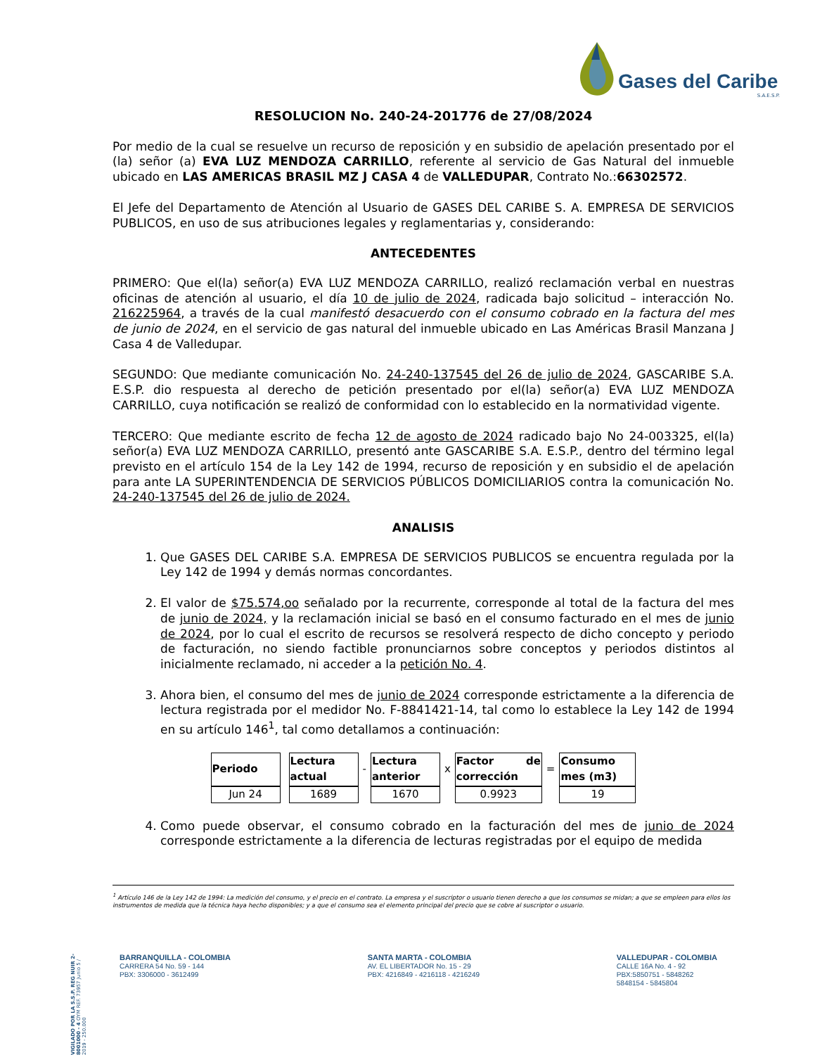Gases del Caribe
S.A.E.S.P.
RESOLUCION No. 240-24-201776 de 27/08/2024
Por medio de la cual se resuelve un recurso de reposición y en subsidio de apelación presentado por el (la) señor (a) EVA LUZ MENDOZA CARRILLO, referente al servicio de Gas Natural del inmueble ubicado en LAS AMERICAS BRASIL MZ J CASA 4 de VALLEDUPAR, Contrato No.:66302572.
El Jefe del Departamento de Atención al Usuario de GASES DEL CARIBE S. A. EMPRESA DE SERVICIOS PUBLICOS, en uso de sus atribuciones legales y reglamentarias y, considerando:
ANTECEDENTES
PRIMERO: Que el(la) señor(a) EVA LUZ MENDOZA CARRILLO, realizó reclamación verbal en nuestras oficinas de atención al usuario, el día 10 de julio de 2024, radicada bajo solicitud – interacción No. 216225964, a través de la cual manifestó desacuerdo con el consumo cobrado en la factura del mes de junio de 2024, en el servicio de gas natural del inmueble ubicado en Las Américas Brasil Manzana J Casa 4 de Valledupar.
SEGUNDO: Que mediante comunicación No. 24-240-137545 del 26 de julio de 2024, GASCARIBE S.A. E.S.P. dio respuesta al derecho de petición presentado por el(la) señor(a) EVA LUZ MENDOZA CARRILLO, cuya notificación se realizó de conformidad con lo establecido en la normatividad vigente.
TERCERO: Que mediante escrito de fecha 12 de agosto de 2024 radicado bajo No 24-003325, el(la) señor(a) EVA LUZ MENDOZA CARRILLO, presentó ante GASCARIBE S.A. E.S.P., dentro del término legal previsto en el artículo 154 de la Ley 142 de 1994, recurso de reposición y en subsidio el de apelación para ante LA SUPERINTENDENCIA DE SERVICIOS PÚBLICOS DOMICILIARIOS contra la comunicación No. 24-240-137545 del 26 de julio de 2024.
ANALISIS
1. Que GASES DEL CARIBE S.A. EMPRESA DE SERVICIOS PUBLICOS se encuentra regulada por la Ley 142 de 1994 y demás normas concordantes.
2. El valor de $75.574,oo señalado por la recurrente, corresponde al total de la factura del mes de junio de 2024, y la reclamación inicial se basó en el consumo facturado en el mes de junio de 2024, por lo cual el escrito de recursos se resolverá respecto de dicho concepto y periodo de facturación, no siendo factible pronunciarnos sobre conceptos y periodos distintos al inicialmente reclamado, ni acceder a la petición No. 4.
3. Ahora bien, el consumo del mes de junio de 2024 corresponde estrictamente a la diferencia de lectura registrada por el medidor No. F-8841421-14, tal como lo establece la Ley 142 de 1994 en su artículo 146<sup>1</sup>, tal como detallamos a continuación:
| Periodo | | Lectura actual | - | Lectura anterior | x | Factor de corrección | = | Consumo mes (m3) |
| Jun 24 | | 1689 | | 1670 | | 0.9923 | | 19 |
4. Como puede observar, el consumo cobrado en la facturación del mes de junio de 2024 corresponde estrictamente a la diferencia de lecturas registradas por el equipo de medida
<sup>1</sup> Artículo 146 de la Ley 142 de 1994: La medición del consumo, y el precio en el contrato. La empresa y el suscriptor o usuario tienen derecho a que los consumos se midan; a que se empleen para ellos los instrumentos de medida que la técnica haya hecho disponibles; y a que el consumo sea el elemento principal del precio que se cobre al suscriptor o usuario.
VIGILADO POR LA S.S.P. REG NUIR 2-8001000 - 4 OYM REF. 73957 Junio 5 / 2019 - 250.000
BARRANQUILLA - COLOMBIA
CARRERA 54 No. 59 - 144
PBX: 3306000 - 3612499
SANTA MARTA - COLOMBIA
AV. EL LIBERTADOR No. 15 - 29
PBX: 4216849 - 4216118 - 4216249
VALLEDUPAR - COLOMBIA
CALLE 16A No. 4 - 92
PBX:5850751 - 5848262
5848154 - 5845804